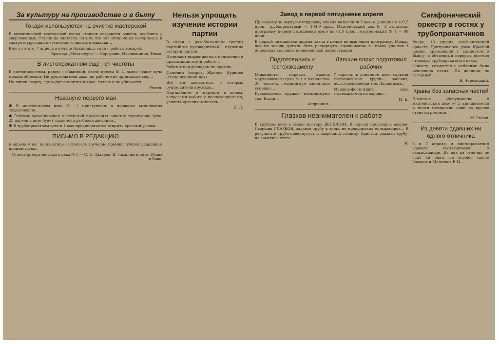За культуру на производстве и в быту
Токаря используются на очистке мастерской
В механической мастерской около станков создаются завалы, особенно у сверловочных. Ставни не чистятся, потому что нет обтирочных материалов, и токаря и грузчики не успевают очищать площадки...
Вместо этого, 7 апреля в начале Никонайдо, снял с работы токарей...
Бригада „Металлурга"— Сергушин, Илющенинов, Тихов.
В листопрокатном еще нет чистоты
В листопрокатном, рядом с обжимкой, около пресса № 4, давно лежит куча мелких обрезков. Ни руководители цеха, ни рабочие не принимают мер...
На линии сверху, где ходит ремонтный кран, грязно и не убирается...
Ухлин.
Накануне первого мая
✱ В мартеновском цехе № 1 приступлено к проверке выполнения соцдоговоров...
✱ Рабочие механической мастерской производят очистку территории цеха. 25 апреля в цехе будет закончена разбивка цветника...
✱ В трубопрокатном цехе к 1 мая предполагается открыть красный уголок.
ПИСЬМО В РЕДАКЦИЮ
6 апреля у нас на квартире состоялось вручение премий лучшим ударникам производства...
Сталевар мартеновского цеха № 1 — С. И. Захаров. В. Захарова и дети: Маша и Вова.
Нельзя упрощать изучение истории партии
В связи с разоблачением группы партийных руководителей... изучение истории партии...
Начинают выравниваться положение в пропагандистской работе...
Работая над докладом по кружку...
Фамилии Захаров, Жданов, Кудинов (сталелитейный цех)...
Все эти показатели, о которых руководители кружков...
Парткабинет и партком в целом, вопросами работы с пропагандистами, усилить организованность.
Н. Л.
Завод в первой пятидневке апреля
Программу за первую пятидневку апреля выполнили 5 цехов: доменный 107,5 проц., трубопрокатный — 104,9 проц. Мартеновский цех № 2 выполнил программу первой пятидневки всего на 61,9 проц., мартеновский № 1 — 88 проц...
В первой пятидневке апреля завод в целом не выполнил программу. Между цехами завода должно быть развернуто соревнование за право участия в передовых колоннах первомайской демонстрации.
Подготовились к гостехэкзамену
Машинисты паровых кранов мартеновского цеха № 1 в количестве 20 человек, техминимум закончили успешно...
Руководитель кружка техминимума тов. Ескин...
Андрианов.
Лапшин плохо подготовил рабочих
7 апреля, в доменном цехе сдавали гостехэкзамен группа рабочих, подготавливаемая тов. Лапшиным...
Машина-формовщик сдал гостехэкзамен на хорошо...
М. Б.
Глазков неанимателен к работе
В трубном цехе в смене мастера ВЕСЕЛОВА, 8 апреля произошла авария. Сварщик ГЛАЗКОВ, задавая трубу в валы, не предупредил вальцовщика... В результате труба повернулась и повредила станину. Бригада, задавая трубу, не заметила этого...
И.
Симфонический оркестр в гостях у трубопрокатчиков
Вчера, 10 апреля симфонический оркестр Центрального дома Красной армии, приехавший с концертом в Выксу, в обеденный перерыв посетил столовую трубопрокатного цеха...
Оркестр, совместно с рабочими была исполнена песня „По долинам по взгорьям"...
Я. Черевицкий.
Краны без запасных частей
Крановое оборудование в мартеновском цехе № 2 изнашивается и почти ежедневно один из кранов стоит на ремонте...
М. Рылов.
Из девяти сдавших ни одного отличника
6 и 7 апреля, в листопрокатном сдавали гостехэкзамен 9 вальцовщиков. Из них на отлично не сдал ни один, на хорошо сдали: Захаров и Молотков В.М....